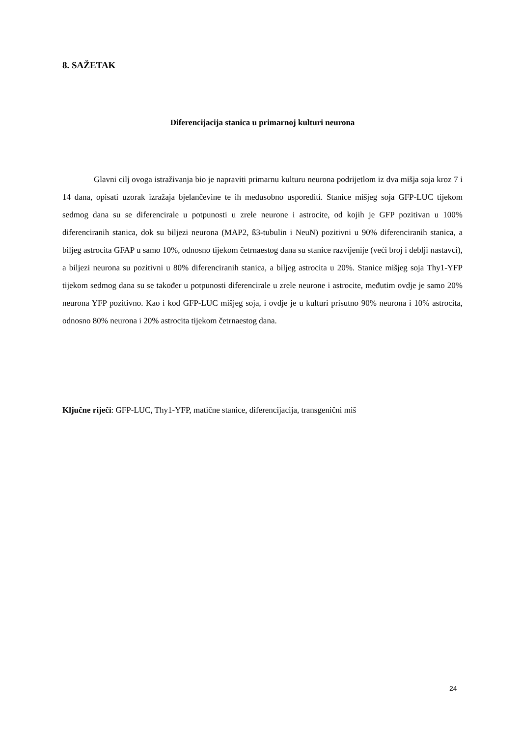8. SAŽETAK
Diferencijacija stanica u primarnoj kulturi neurona
Glavni cilj ovoga istraživanja bio je napraviti primarnu kulturu neurona podrijetlom iz dva mišja soja kroz 7 i 14 dana, opisati uzorak izražaja bjelančevine te ih međusobno usporediti. Stanice mišjeg soja GFP-LUC tijekom sedmog dana su se diferencirale u potpunosti u zrele neurone i astrocite, od kojih je GFP pozitivan u 100% diferenciranih stanica, dok su biljezi neurona (MAP2, ß3-tubulin i NeuN) pozitivni u 90% diferenciranih stanica, a biljeg astrocita GFAP u samo 10%, odnosno tijekom četrnaestog dana su stanice razvijenije (veći broj i deblji nastavci), a biljezi neurona su pozitivni u 80% diferenciranih stanica, a biljeg astrocita u 20%. Stanice mišjeg soja Thy1-YFP tijekom sedmog dana su se također u potpunosti diferencirale u zrele neurone i astrocite, međutim ovdje je samo 20% neurona YFP pozitivno. Kao i kod GFP-LUC mišjeg soja, i ovdje je u kulturi prisutno 90% neurona i 10% astrocita, odnosno 80% neurona i 20% astrocita tijekom četrnaestog dana.
Ključne riječi: GFP-LUC, Thy1-YFP, matične stanice, diferencijacija, transgenični miš
24